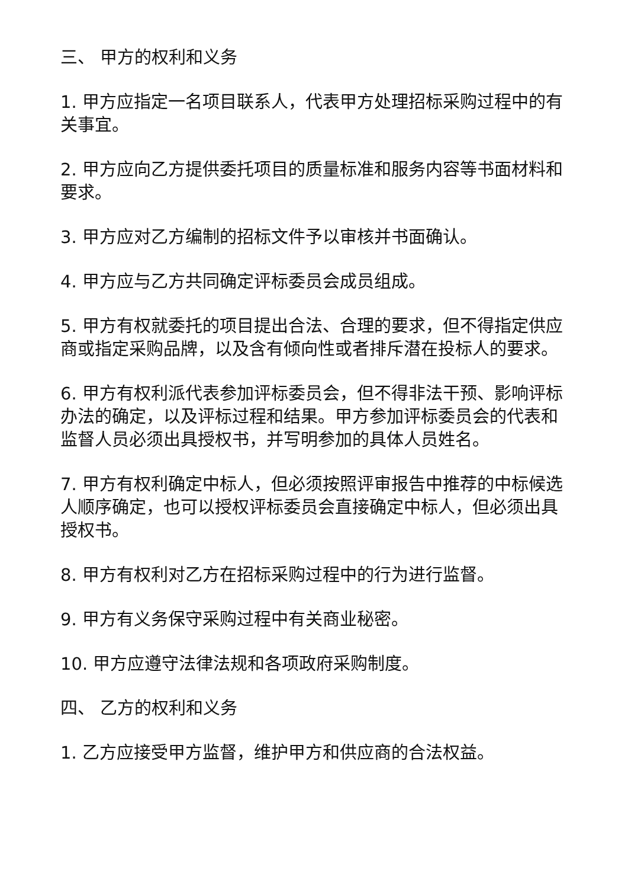三、 甲方的权利和义务
1. 甲方应指定一名项目联系人，代表甲方处理招标采购过程中的有关事宜。
2. 甲方应向乙方提供委托项目的质量标准和服务内容等书面材料和要求。
3. 甲方应对乙方编制的招标文件予以审核并书面确认。
4. 甲方应与乙方共同确定评标委员会成员组成。
5. 甲方有权就委托的项目提出合法、合理的要求，但不得指定供应商或指定采购品牌，以及含有倾向性或者排斥潜在投标人的要求。
6. 甲方有权利派代表参加评标委员会，但不得非法干预、影响评标办法的确定，以及评标过程和结果。甲方参加评标委员会的代表和监督人员必须出具授权书，并写明参加的具体人员姓名。
7. 甲方有权利确定中标人，但必须按照评审报告中推荐的中标候选人顺序确定，也可以授权评标委员会直接确定中标人，但必须出具授权书。
8. 甲方有权利对乙方在招标采购过程中的行为进行监督。
9. 甲方有义务保守采购过程中有关商业秘密。
10. 甲方应遵守法律法规和各项政府采购制度。
四、 乙方的权利和义务
1. 乙方应接受甲方监督，维护甲方和供应商的合法权益。